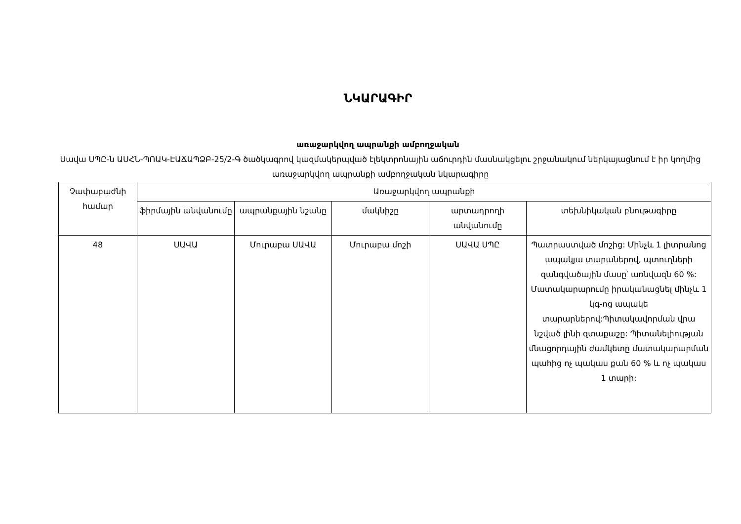ՆԿԱՐԱԳԻՐ
առաջարկվող ապրանքի ամբողջական
Սավա ՍՊԸ-ն ԱՍՀՆ-ՊՈԱԿ-ԷԱՃԱՊՁԲ-25/2-Գ ծածկագրով կազմակերպված էլեկտրոնային աճուրդին մասնակցելու շրջանակում ներկայացնում է իր կողմից առաջարկվող ապրանքի ամբողջական նկարագիրը
| Չափաբաժնի համար | Առաջարկվող ապրանքի | | | | |
| --- | --- | --- | --- | --- | --- |
| | ֆիրմային անվանումը | ապրանքային նշանը | մակնիշը | արտադրողի անվանումը | տեխնիկական բնութագիրը |
| 48 | ՍԱՎԱ | Մուրաբա ՍԱՎԱ | Մուրաբա մոշի | ՍԱՎԱ ՍՊԸ | Պատրաստված մոշից: Մինչև 1 լիտրանոց ապակյա տարաներով, պտուղների զանգվածային մասը՝ առնվազն 60 %: Մատակարարումը իրականացնել մինչև 1 կգ-ոց ապակե տարարներով:Պիտակավորման վրա նշված լինի զտաքաշը: Պիտանելիության մնացորդային ժամկետը մատակարարման պահից ոչ պակաս քան 60 % և ոչ պակաս 1 տարի: |